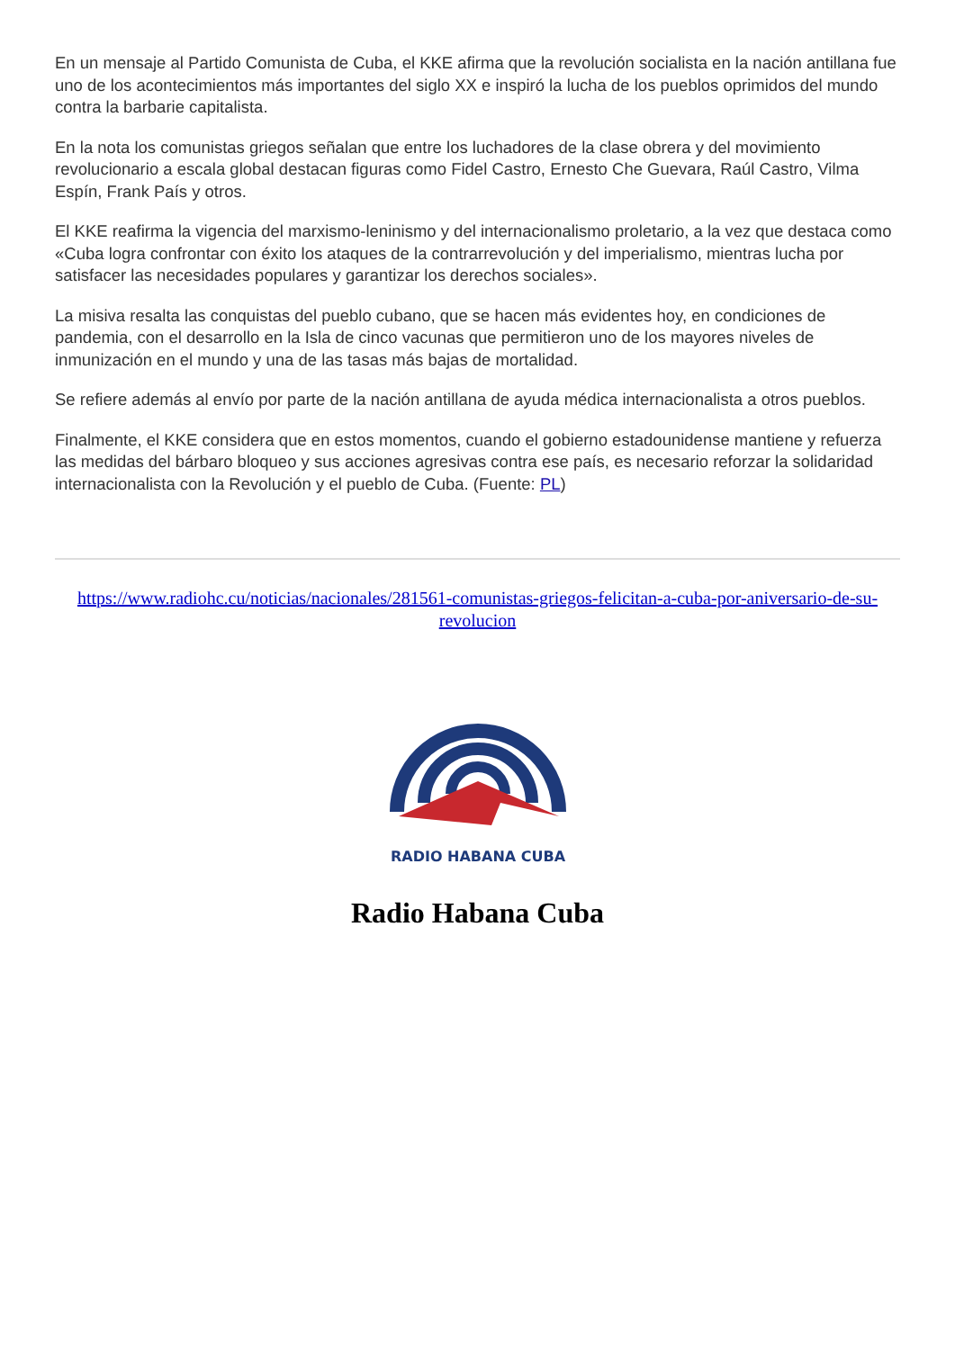En un mensaje al Partido Comunista de Cuba, el KKE afirma que la revolución socialista en la nación antillana fue uno de los acontecimientos más importantes del siglo XX e inspiró la lucha de los pueblos oprimidos del mundo contra la barbarie capitalista.
En la nota los comunistas griegos señalan que entre los luchadores de la clase obrera y del movimiento revolucionario a escala global destacan figuras como Fidel Castro, Ernesto Che Guevara, Raúl Castro, Vilma Espín, Frank País y otros.
El KKE reafirma la vigencia del marxismo-leninismo y del internacionalismo proletario, a la vez que destaca como «Cuba logra confrontar con éxito los ataques de la contrarrevolución y del imperialismo, mientras lucha por satisfacer las necesidades populares y garantizar los derechos sociales».
La misiva resalta las conquistas del pueblo cubano, que se hacen más evidentes hoy, en condiciones de pandemia, con el desarrollo en la Isla de cinco vacunas que permitieron uno de los mayores niveles de inmunización en el mundo y una de las tasas más bajas de mortalidad.
Se refiere además al envío por parte de la nación antillana de ayuda médica internacionalista a otros pueblos.
Finalmente, el KKE considera que en estos momentos, cuando el gobierno estadounidense mantiene y refuerza las medidas del bárbaro bloqueo y sus acciones agresivas contra ese país, es necesario reforzar la solidaridad internacionalista con la Revolución y el pueblo de Cuba. (Fuente: PL)
https://www.radiohc.cu/noticias/nacionales/281561-comunistas-griegos-felicitan-a-cuba-por-aniversario-de-su-revolucion
RADIO HABANA CUBA
Radio Habana Cuba